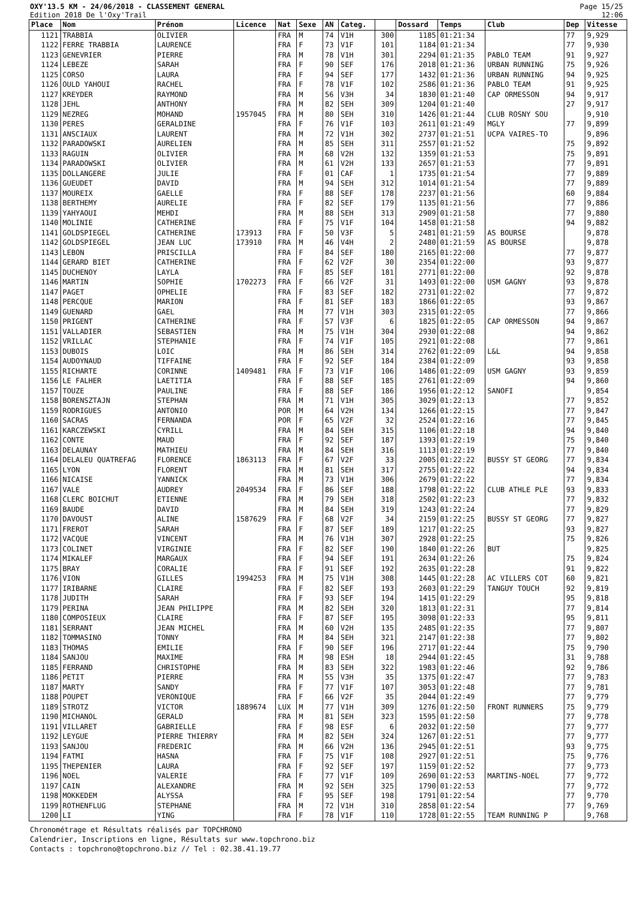OXY'13.5 KM - 24/06/2018 - CLASSEMENT GENERAL
Edition 2018 De l'Oxy'Trail
Page 15/25
12:06
| Place | Nom | Prénom | Licence | Nat | Sexe | AN | Categ. | | Dossard | Temps | Club | Dep | Vitesse |
| --- | --- | --- | --- | --- | --- | --- | --- | --- | --- | --- | --- | --- | --- |
| 1121 | TRABBIA | OLIVIER | | FRA | M | 74 | V1H | 300 | 1185 | 01:21:34 | | 77 | 9,929 |
| 1122 | FERRE TRABBIA | LAURENCE | | FRA | F | 73 | V1F | 101 | 1184 | 01:21:34 | | 77 | 9,930 |
| 1123 | GENEVRIER | PIERRE | | FRA | M | 78 | V1H | 301 | 2294 | 01:21:35 | PABLO TEAM | 91 | 9,927 |
| 1124 | LEBEZE | SARAH | | FRA | F | 90 | SEF | 176 | 2018 | 01:21:36 | URBAN RUNNING | 75 | 9,926 |
| 1125 | CORSO | LAURA | | FRA | F | 94 | SEF | 177 | 1432 | 01:21:36 | URBAN RUNNING | 94 | 9,925 |
| 1126 | OULD YAHOUI | RACHEL | | FRA | F | 78 | V1F | 102 | 2586 | 01:21:36 | PABLO TEAM | 91 | 9,925 |
| 1127 | KREYDER | RAYMOND | | FRA | M | 56 | V3H | 34 | 1830 | 01:21:40 | CAP ORMESSON | 94 | 9,917 |
| 1128 | JEHL | ANTHONY | | FRA | M | 82 | SEH | 309 | 1204 | 01:21:40 | | 27 | 9,917 |
| 1129 | NEZREG | MOHAND | 1957045 | FRA | M | 80 | SEH | 310 | 1426 | 01:21:44 | CLUB ROSNY SOU | | 9,910 |
| 1130 | PERES | GERALDINE | | FRA | F | 76 | V1F | 103 | 2611 | 01:21:49 | MGLY | 77 | 9,899 |
| 1131 | ANSCIAUX | LAURENT | | FRA | M | 72 | V1H | 302 | 2737 | 01:21:51 | UCPA VAIRES-TO | | 9,896 |
| 1132 | PARADOWSKI | AURELIEN | | FRA | M | 85 | SEH | 311 | 2557 | 01:21:52 | | 75 | 9,892 |
| 1133 | RAGUIN | OLIVIER | | FRA | M | 68 | V2H | 132 | 1359 | 01:21:53 | | 75 | 9,891 |
| 1134 | PARADOWSKI | OLIVIER | | FRA | M | 61 | V2H | 133 | 2657 | 01:21:53 | | 77 | 9,891 |
| 1135 | DOLLANGERE | JULIE | | FRA | F | 01 | CAF | 1 | 1735 | 01:21:54 | | 77 | 9,889 |
| 1136 | GUEUDET | DAVID | | FRA | M | 94 | SEH | 312 | 1014 | 01:21:54 | | 77 | 9,889 |
| 1137 | MOUREIX | GAELLE | | FRA | F | 88 | SEF | 178 | 2237 | 01:21:56 | | 60 | 9,884 |
| 1138 | BERTHEMY | AURELIE | | FRA | F | 82 | SEF | 179 | 1135 | 01:21:56 | | 77 | 9,886 |
| 1139 | YAHYAOUI | MEHDI | | FRA | M | 88 | SEH | 313 | 2909 | 01:21:58 | | 77 | 9,880 |
| 1140 | MOLINIE | CATHERINE | | FRA | F | 75 | V1F | 104 | 1458 | 01:21:58 | | 94 | 9,882 |
| 1141 | GOLDSPIEGEL | CATHERINE | 173913 | FRA | F | 50 | V3F | 5 | 2481 | 01:21:59 | AS BOURSE | | 9,878 |
| 1142 | GOLDSPIEGEL | JEAN LUC | 173910 | FRA | M | 46 | V4H | 2 | 2480 | 01:21:59 | AS BOURSE | | 9,878 |
| 1143 | LEBON | PRISCILLA | | FRA | F | 84 | SEF | 180 | 2165 | 01:22:00 | | 77 | 9,877 |
| 1144 | GERARD BIET | CATHERINE | | FRA | F | 62 | V2F | 30 | 2354 | 01:22:00 | | 93 | 9,877 |
| 1145 | DUCHENOY | LAYLA | | FRA | F | 85 | SEF | 181 | 2771 | 01:22:00 | | 92 | 9,878 |
| 1146 | MARTIN | SOPHIE | 1702273 | FRA | F | 66 | V2F | 31 | 1493 | 01:22:00 | USM GAGNY | 93 | 9,878 |
| 1147 | PAGET | OPHELIE | | FRA | F | 83 | SEF | 182 | 2731 | 01:22:02 | | 77 | 9,872 |
| 1148 | PERCQUE | MARION | | FRA | F | 81 | SEF | 183 | 1866 | 01:22:05 | | 93 | 9,867 |
| 1149 | GUENARD | GAEL | | FRA | M | 77 | V1H | 303 | 2315 | 01:22:05 | | 77 | 9,866 |
| 1150 | PRIGENT | CATHERINE | | FRA | F | 57 | V3F | 6 | 1825 | 01:22:05 | CAP ORMESSON | 94 | 9,867 |
| 1151 | VALLADIER | SEBASTIEN | | FRA | M | 75 | V1H | 304 | 2930 | 01:22:08 | | 94 | 9,862 |
| 1152 | VRILLAC | STEPHANIE | | FRA | F | 74 | V1F | 105 | 2921 | 01:22:08 | | 77 | 9,861 |
| 1153 | DUBOIS | LOIC | | FRA | M | 86 | SEH | 314 | 2762 | 01:22:09 | L&L | 94 | 9,858 |
| 1154 | AUDOYNAUD | TIFFAINE | | FRA | F | 92 | SEF | 184 | 2384 | 01:22:09 | | 93 | 9,858 |
| 1155 | RICHARTE | CORINNE | 1409481 | FRA | F | 73 | V1F | 106 | 1486 | 01:22:09 | USM GAGNY | 93 | 9,859 |
| 1156 | LE FALHER | LAETITIA | | FRA | F | 88 | SEF | 185 | 2761 | 01:22:09 | | 94 | 9,860 |
| 1157 | TOUZE | PAULINE | | FRA | F | 88 | SEF | 186 | 1956 | 01:22:12 | SANOFI | | 9,854 |
| 1158 | BORENSZTAJN | STEPHAN | | FRA | M | 71 | V1H | 305 | 3029 | 01:22:13 | | 77 | 9,852 |
| 1159 | RODRIGUES | ANTONIO | | POR | M | 64 | V2H | 134 | 1266 | 01:22:15 | | 77 | 9,847 |
| 1160 | SACRAS | FERNANDA | | POR | F | 65 | V2F | 32 | 2524 | 01:22:16 | | 77 | 9,845 |
| 1161 | KARCZEWSKI | CYRILL | | FRA | M | 84 | SEH | 315 | 1106 | 01:22:18 | | 94 | 9,840 |
| 1162 | CONTE | MAUD | | FRA | F | 92 | SEF | 187 | 1393 | 01:22:19 | | 75 | 9,840 |
| 1163 | DELAUNAY | MATHIEU | | FRA | M | 84 | SEH | 316 | 1113 | 01:22:19 | | 77 | 9,840 |
| 1164 | DELALEU QUATREFAG | FLORENCE | 1863113 | FRA | F | 67 | V2F | 33 | 2005 | 01:22:22 | BUSSY ST GEORG | 77 | 9,834 |
| 1165 | LYON | FLORENT | | FRA | M | 81 | SEH | 317 | 2755 | 01:22:22 | | 94 | 9,834 |
| 1166 | NICAISE | YANNICK | | FRA | M | 73 | V1H | 306 | 2679 | 01:22:22 | | 77 | 9,834 |
| 1167 | VALE | AUDREY | 2049534 | FRA | F | 86 | SEF | 188 | 1798 | 01:22:22 | CLUB ATHLE PLE | 93 | 9,833 |
| 1168 | CLERC BOICHUT | ETIENNE | | FRA | M | 79 | SEH | 318 | 2502 | 01:22:23 | | 77 | 9,832 |
| 1169 | BAUDE | DAVID | | FRA | M | 84 | SEH | 319 | 1243 | 01:22:24 | | 77 | 9,829 |
| 1170 | DAVOUST | ALINE | 1587629 | FRA | F | 68 | V2F | 34 | 2159 | 01:22:25 | BUSSY ST GEORG | 77 | 9,827 |
| 1171 | FREROT | SARAH | | FRA | F | 87 | SEF | 189 | 1217 | 01:22:25 | | 93 | 9,827 |
| 1172 | VACQUE | VINCENT | | FRA | M | 76 | V1H | 307 | 2928 | 01:22:25 | | 75 | 9,826 |
| 1173 | COLINET | VIRGINIE | | FRA | F | 82 | SEF | 190 | 1840 | 01:22:26 | BUT | | 9,825 |
| 1174 | MIKALEF | MARGAUX | | FRA | F | 94 | SEF | 191 | 2634 | 01:22:26 | | 75 | 9,824 |
| 1175 | BRAY | CORALIE | | FRA | F | 91 | SEF | 192 | 2635 | 01:22:28 | | 91 | 9,822 |
| 1176 | VION | GILLES | 1994253 | FRA | M | 75 | V1H | 308 | 1445 | 01:22:28 | AC VILLERS COT | 60 | 9,821 |
| 1177 | IRIBARNE | CLAIRE | | FRA | F | 82 | SEF | 193 | 2603 | 01:22:29 | TANGUY TOUCH | 92 | 9,819 |
| 1178 | JUDITH | SARAH | | FRA | F | 93 | SEF | 194 | 1415 | 01:22:29 | | 95 | 9,818 |
| 1179 | PERINA | JEAN PHILIPPE | | FRA | M | 82 | SEH | 320 | 1813 | 01:22:31 | | 77 | 9,814 |
| 1180 | COMPOSIEUX | CLAIRE | | FRA | F | 87 | SEF | 195 | 3098 | 01:22:33 | | 95 | 9,811 |
| 1181 | SERRANT | JEAN MICHEL | | FRA | M | 60 | V2H | 135 | 2485 | 01:22:35 | | 77 | 9,807 |
| 1182 | TOMMASINO | TONNY | | FRA | M | 84 | SEH | 321 | 2147 | 01:22:38 | | 77 | 9,802 |
| 1183 | THOMAS | EMILIE | | FRA | F | 90 | SEF | 196 | 2717 | 01:22:44 | | 75 | 9,790 |
| 1184 | SANJOU | MAXIME | | FRA | M | 98 | ESH | 18 | 2944 | 01:22:45 | | 31 | 9,788 |
| 1185 | FERRAND | CHRISTOPHE | | FRA | M | 83 | SEH | 322 | 1983 | 01:22:46 | | 92 | 9,786 |
| 1186 | PETIT | PIERRE | | FRA | M | 55 | V3H | 35 | 1375 | 01:22:47 | | 77 | 9,783 |
| 1187 | MARTY | SANDY | | FRA | F | 77 | V1F | 107 | 3053 | 01:22:48 | | 77 | 9,781 |
| 1188 | POUPET | VERONIQUE | | FRA | F | 66 | V2F | 35 | 2044 | 01:22:49 | | 77 | 9,779 |
| 1189 | STROTZ | VICTOR | 1889674 | LUX | M | 77 | V1H | 309 | 1276 | 01:22:50 | FRONT RUNNERS | 75 | 9,779 |
| 1190 | MICHANOL | GERALD | | FRA | M | 81 | SEH | 323 | 1595 | 01:22:50 | | 77 | 9,778 |
| 1191 | VILLARET | GABRIELLE | | FRA | F | 98 | ESF | 6 | 2032 | 01:22:50 | | 77 | 9,777 |
| 1192 | LEYGUE | PIERRE THIERRY | | FRA | M | 82 | SEH | 324 | 1267 | 01:22:51 | | 77 | 9,777 |
| 1193 | SANJOU | FREDERIC | | FRA | M | 66 | V2H | 136 | 2945 | 01:22:51 | | 93 | 9,775 |
| 1194 | FATMI | HASNA | | FRA | F | 75 | V1F | 108 | 2927 | 01:22:51 | | 75 | 9,776 |
| 1195 | THEPENIER | LAURA | | FRA | F | 92 | SEF | 197 | 1159 | 01:22:52 | | 77 | 9,773 |
| 1196 | NOEL | VALERIE | | FRA | F | 77 | V1F | 109 | 2690 | 01:22:53 | MARTINS-NOEL | 77 | 9,772 |
| 1197 | CAIN | ALEXANDRE | | FRA | M | 92 | SEH | 325 | 1790 | 01:22:53 | | 77 | 9,772 |
| 1198 | MOKKEDEM | ALYSSA | | FRA | F | 95 | SEF | 198 | 1791 | 01:22:54 | | 77 | 9,770 |
| 1199 | ROTHENFLUG | STEPHANE | | FRA | M | 72 | V1H | 310 | 2858 | 01:22:54 | | 77 | 9,769 |
| 1200 | LI | YING | | FRA | F | 78 | V1F | 110 | 1728 | 01:22:55 | TEAM RUNNING P | | 9,768 |
Chronométrage et Résultats réalisés par TOPCHRONO
Calendrier, Inscriptions en ligne, Résultats sur www.topchrono.biz
Contacts : topchrono@topchrono.biz // Tel : 02.38.41.19.77